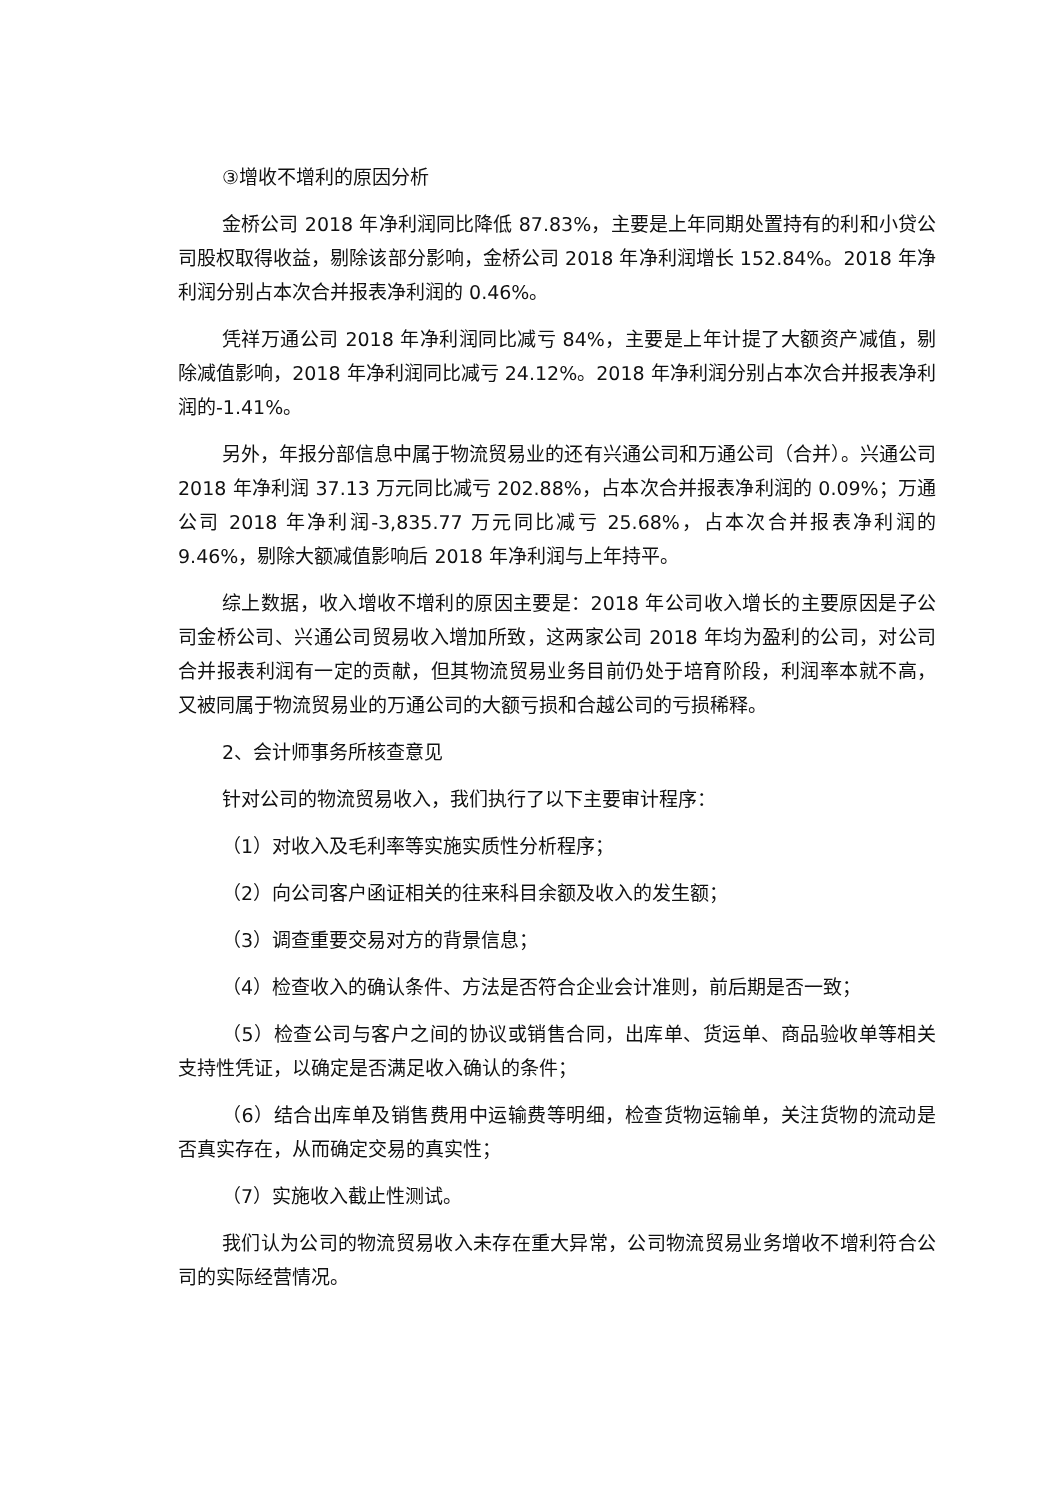③增收不增利的原因分析
金桥公司 2018 年净利润同比降低 87.83%，主要是上年同期处置持有的利和小贷公司股权取得收益，剔除该部分影响，金桥公司 2018 年净利润增长 152.84%。2018 年净利润分别占本次合并报表净利润的 0.46%。
凭祥万通公司 2018 年净利润同比减亏 84%，主要是上年计提了大额资产减值，剔除减值影响，2018 年净利润同比减亏 24.12%。2018 年净利润分别占本次合并报表净利润的-1.41%。
另外，年报分部信息中属于物流贸易业的还有兴通公司和万通公司（合并）。兴通公司 2018 年净利润 37.13 万元同比减亏 202.88%，占本次合并报表净利润的 0.09%；万通公司 2018 年净利润-3,835.77 万元同比减亏 25.68%，占本次合并报表净利润的 9.46%，剔除大额减值影响后 2018 年净利润与上年持平。
综上数据，收入增收不增利的原因主要是：2018 年公司收入增长的主要原因是子公司金桥公司、兴通公司贸易收入增加所致，这两家公司 2018 年均为盈利的公司，对公司合并报表利润有一定的贡献，但其物流贸易业务目前仍处于培育阶段，利润率本就不高，又被同属于物流贸易业的万通公司的大额亏损和合越公司的亏损稀释。
2、会计师事务所核查意见
针对公司的物流贸易收入，我们执行了以下主要审计程序：
（1）对收入及毛利率等实施实质性分析程序；
（2）向公司客户函证相关的往来科目余额及收入的发生额；
（3）调查重要交易对方的背景信息；
（4）检查收入的确认条件、方法是否符合企业会计准则，前后期是否一致；
（5）检查公司与客户之间的协议或销售合同，出库单、货运单、商品验收单等相关支持性凭证，以确定是否满足收入确认的条件；
（6）结合出库单及销售费用中运输费等明细，检查货物运输单，关注货物的流动是否真实存在，从而确定交易的真实性；
（7）实施收入截止性测试。
我们认为公司的物流贸易收入未存在重大异常，公司物流贸易业务增收不增利符合公司的实际经营情况。